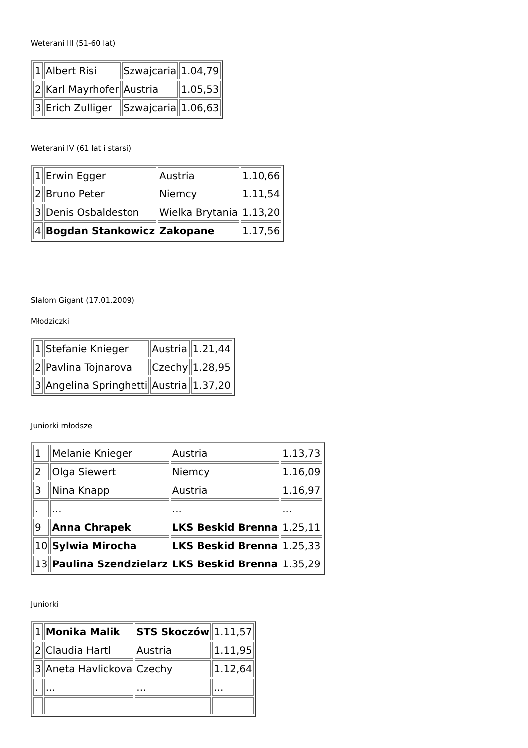Weterani III (51-60 lat)
| 1 | Albert Risi | Szwajcaria | 1.04,79 |
| 2 | Karl Mayrhofer | Austria | 1.05,53 |
| 3 | Erich Zulliger | Szwajcaria | 1.06,63 |
Weterani IV (61 lat i starsi)
| 1 | Erwin Egger | Austria | 1.10,66 |
| 2 | Bruno Peter | Niemcy | 1.11,54 |
| 3 | Denis Osbaldeston | Wielka Brytania | 1.13,20 |
| 4 | Bogdan Stankowicz | Zakopane | 1.17,56 |
Slalom Gigant (17.01.2009)
Młodziczki
| 1 | Stefanie Knieger | Austria | 1.21,44 |
| 2 | Pavlina Tojnarova | Czechy | 1.28,95 |
| 3 | Angelina Springhetti | Austria | 1.37,20 |
Juniorki młodsze
| 1 | Melanie Knieger | Austria | 1.13,73 |
| 2 | Olga Siewert | Niemcy | 1.16,09 |
| 3 | Nina Knapp | Austria | 1.16,97 |
| . | ... | ... | ... |
| 9 | Anna Chrapek | LKS Beskid Brenna | 1.25,11 |
| 10 | Sylwia Mirocha | LKS Beskid Brenna | 1.25,33 |
| 13 | Paulina Szendzielarz | LKS Beskid Brenna | 1.35,29 |
Juniorki
| 1 | Monika Malik | STS Skoczów | 1.11,57 |
| 2 | Claudia Hartl | Austria | 1.11,95 |
| 3 | Aneta Havlickova | Czechy | 1.12,64 |
| . | ... | ... | ... |